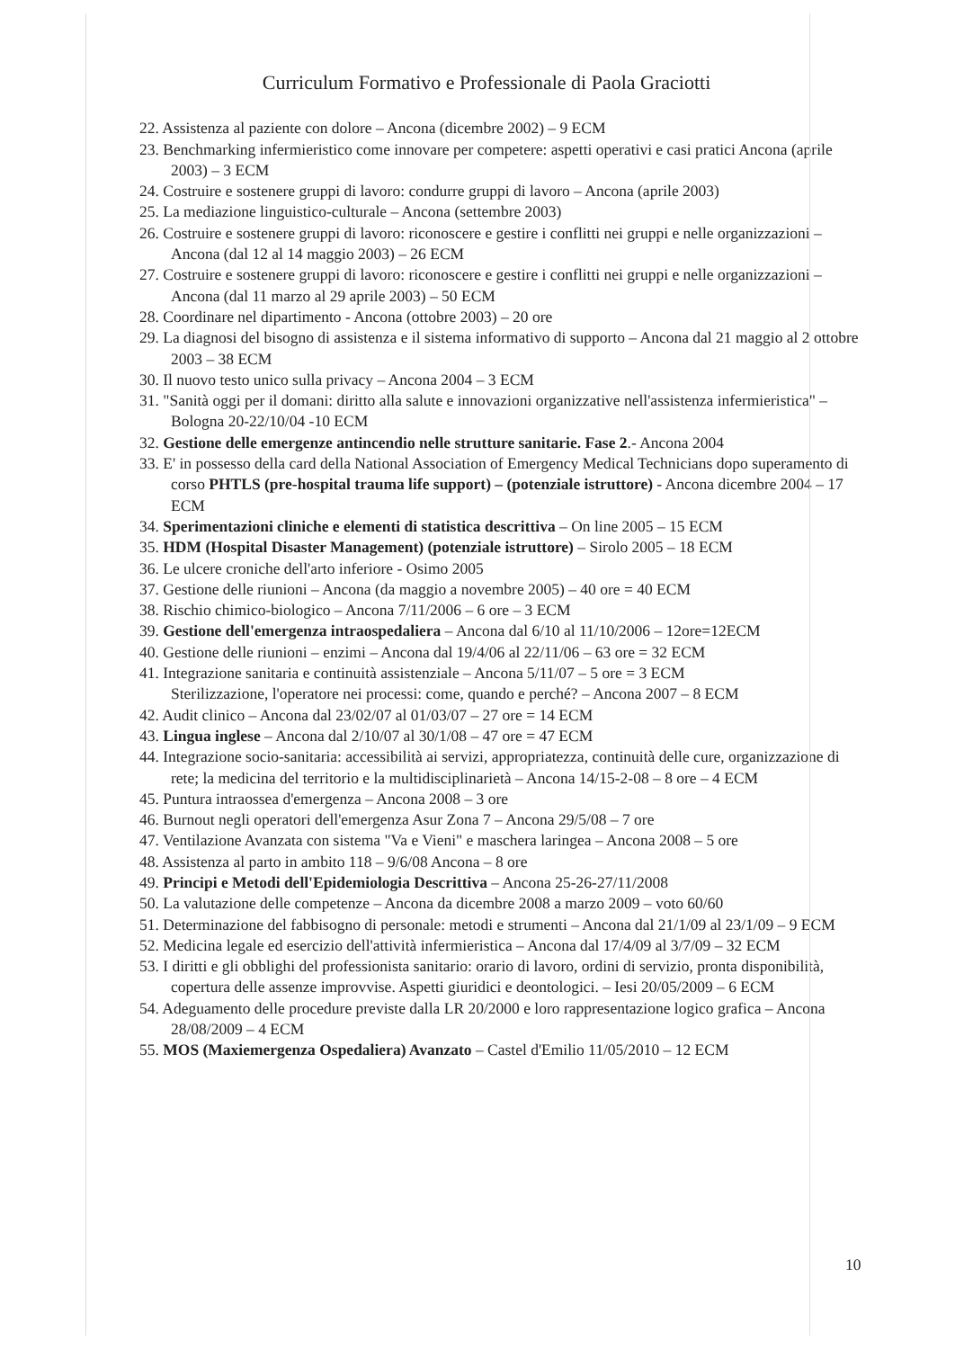Curriculum Formativo e Professionale di Paola Graciotti
22. Assistenza al paziente con dolore – Ancona (dicembre 2002) – 9 ECM
23. Benchmarking infermieristico come innovare per competere: aspetti operativi e casi pratici Ancona (aprile 2003) – 3 ECM
24. Costruire e sostenere gruppi di lavoro: condurre gruppi di lavoro – Ancona (aprile 2003)
25. La mediazione linguistico-culturale – Ancona (settembre 2003)
26. Costruire e sostenere gruppi di lavoro: riconoscere e gestire i conflitti nei gruppi e nelle organizzazioni – Ancona (dal 12 al 14 maggio 2003) – 26 ECM
27. Costruire e sostenere gruppi di lavoro: riconoscere e gestire i conflitti nei gruppi e nelle organizzazioni – Ancona (dal 11 marzo al 29 aprile 2003) – 50 ECM
28. Coordinare nel dipartimento - Ancona (ottobre 2003) – 20 ore
29. La diagnosi del bisogno di assistenza e il sistema informativo di supporto – Ancona dal 21 maggio al 2 ottobre 2003 – 38 ECM
30. Il nuovo testo unico sulla privacy – Ancona 2004 – 3 ECM
31. "Sanità oggi per il domani: diritto alla salute e innovazioni organizzative nell'assistenza infermieristica" – Bologna 20-22/10/04 -10 ECM
32. Gestione delle emergenze antincendio nelle strutture sanitarie. Fase 2.- Ancona 2004
33. E' in possesso della card della National Association of Emergency Medical Technicians dopo superamento di corso PHTLS (pre-hospital trauma life support) – (potenziale istruttore) - Ancona dicembre 2004 – 17 ECM
34. Sperimentazioni cliniche e elementi di statistica descrittiva – On line 2005 – 15 ECM
35. HDM (Hospital Disaster Management) (potenziale istruttore) – Sirolo 2005 – 18 ECM
36. Le ulcere croniche dell'arto inferiore - Osimo 2005
37. Gestione delle riunioni – Ancona (da maggio a novembre 2005) – 40 ore = 40 ECM
38. Rischio chimico-biologico – Ancona 7/11/2006 – 6 ore – 3 ECM
39. Gestione dell'emergenza intraospedaliera – Ancona dal 6/10 al 11/10/2006 – 12ore=12ECM
40. Gestione delle riunioni – enzimi – Ancona dal 19/4/06 al 22/11/06 – 63 ore = 32 ECM
41. Integrazione sanitaria e continuità assistenziale – Ancona 5/11/07 – 5 ore = 3 ECM
Sterilizzazione, l'operatore nei processi: come, quando e perché? – Ancona 2007 – 8 ECM
42. Audit clinico – Ancona dal 23/02/07 al 01/03/07 – 27 ore = 14 ECM
43. Lingua inglese – Ancona dal 2/10/07 al 30/1/08 – 47 ore = 47 ECM
44. Integrazione socio-sanitaria: accessibilità ai servizi, appropriatezza, continuità delle cure, organizzazione di rete; la medicina del territorio e la multidisciplinarietà – Ancona 14/15-2-08 – 8 ore – 4 ECM
45. Puntura intraossea d'emergenza – Ancona 2008 – 3 ore
46. Burnout negli operatori dell'emergenza Asur Zona 7 – Ancona 29/5/08 – 7 ore
47. Ventilazione Avanzata con sistema "Va e Vieni" e maschera laringea – Ancona 2008 – 5 ore
48. Assistenza al parto in ambito 118 – 9/6/08 Ancona – 8 ore
49. Principi e Metodi dell'Epidemiologia Descrittiva – Ancona 25-26-27/11/2008
50. La valutazione delle competenze – Ancona da dicembre 2008 a marzo 2009 – voto 60/60
51. Determinazione del fabbisogno di personale: metodi e strumenti – Ancona dal 21/1/09 al 23/1/09 – 9 ECM
52. Medicina legale ed esercizio dell'attività infermieristica – Ancona dal 17/4/09 al 3/7/09 – 32 ECM
53. I diritti e gli obblighi del professionista sanitario: orario di lavoro, ordini di servizio, pronta disponibilità, copertura delle assenze improvvise. Aspetti giuridici e deontologici. – Iesi 20/05/2009 – 6 ECM
54. Adeguamento delle procedure previste dalla LR 20/2000 e loro rappresentazione logico grafica – Ancona 28/08/2009 – 4 ECM
55. MOS (Maxiemergenza Ospedaliera) Avanzato – Castel d'Emilio 11/05/2010 – 12 ECM
10